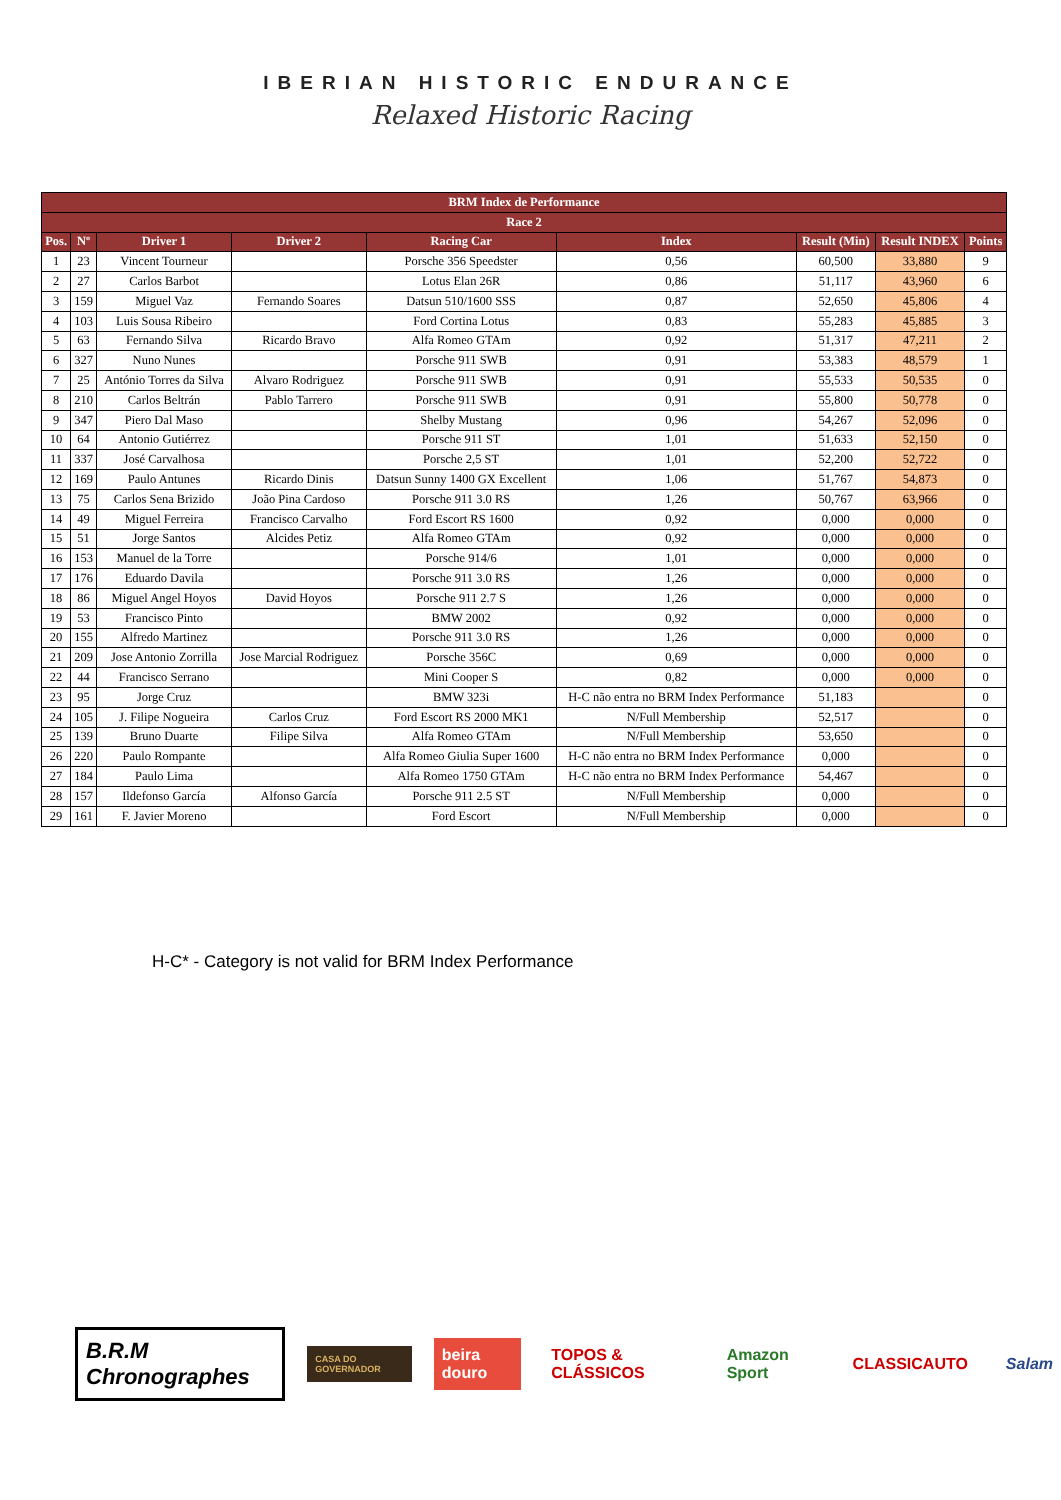IBERIAN HISTORIC ENDURANCE
Relaxed Historic Racing
| BRM Index de Performance | | | | | | | | |
| --- | --- | --- | --- | --- | --- | --- | --- | --- |
| Race 2 | | | | | | | | |
| Pos. | Nº | Driver 1 | Driver 2 | Racing Car | Index | Result (Min) | Result INDEX | Points |
| 1 | 23 | Vincent Tourneur | | Porsche 356 Speedster | 0,56 | 60,500 | 33,880 | 9 |
| 2 | 27 | Carlos Barbot | | Lotus Elan 26R | 0,86 | 51,117 | 43,960 | 6 |
| 3 | 159 | Miguel Vaz | Fernando Soares | Datsun 510/1600 SSS | 0,87 | 52,650 | 45,806 | 4 |
| 4 | 103 | Luis Sousa Ribeiro | | Ford Cortina Lotus | 0,83 | 55,283 | 45,885 | 3 |
| 5 | 63 | Fernando Silva | Ricardo Bravo | Alfa Romeo GTAm | 0,92 | 51,317 | 47,211 | 2 |
| 6 | 327 | Nuno Nunes | | Porsche 911 SWB | 0,91 | 53,383 | 48,579 | 1 |
| 7 | 25 | António Torres da Silva | Alvaro Rodriguez | Porsche 911 SWB | 0,91 | 55,533 | 50,535 | 0 |
| 8 | 210 | Carlos Beltrán | Pablo Tarrero | Porsche 911 SWB | 0,91 | 55,800 | 50,778 | 0 |
| 9 | 347 | Piero Dal Maso | | Shelby Mustang | 0,96 | 54,267 | 52,096 | 0 |
| 10 | 64 | Antonio Gutiérrez | | Porsche 911 ST | 1,01 | 51,633 | 52,150 | 0 |
| 11 | 337 | José Carvalhosa | | Porsche 2,5 ST | 1,01 | 52,200 | 52,722 | 0 |
| 12 | 169 | Paulo Antunes | Ricardo Dinis | Datsun Sunny 1400 GX Excellent | 1,06 | 51,767 | 54,873 | 0 |
| 13 | 75 | Carlos Sena Brizido | João Pina Cardoso | Porsche 911 3.0 RS | 1,26 | 50,767 | 63,966 | 0 |
| 14 | 49 | Miguel Ferreira | Francisco Carvalho | Ford Escort RS 1600 | 0,92 | 0,000 | 0,000 | 0 |
| 15 | 51 | Jorge Santos | Alcides Petiz | Alfa Romeo GTAm | 0,92 | 0,000 | 0,000 | 0 |
| 16 | 153 | Manuel de la Torre | | Porsche 914/6 | 1,01 | 0,000 | 0,000 | 0 |
| 17 | 176 | Eduardo Davila | | Porsche 911 3.0 RS | 1,26 | 0,000 | 0,000 | 0 |
| 18 | 86 | Miguel Angel Hoyos | David Hoyos | Porsche 911 2.7 S | 1,26 | 0,000 | 0,000 | 0 |
| 19 | 53 | Francisco Pinto | | BMW 2002 | 0,92 | 0,000 | 0,000 | 0 |
| 20 | 155 | Alfredo Martinez | | Porsche 911 3.0 RS | 1,26 | 0,000 | 0,000 | 0 |
| 21 | 209 | Jose Antonio Zorrilla | Jose Marcial Rodriguez | Porsche 356C | 0,69 | 0,000 | 0,000 | 0 |
| 22 | 44 | Francisco Serrano | | Mini Cooper S | 0,82 | 0,000 | 0,000 | 0 |
| 23 | 95 | Jorge Cruz | | BMW 323i | H-C não entra no BRM Index Performance | 51,183 | | 0 |
| 24 | 105 | J. Filipe Nogueira | Carlos Cruz | Ford Escort RS 2000 MK1 | N/Full Membership | 52,517 | | 0 |
| 25 | 139 | Bruno Duarte | Filipe Silva | Alfa Romeo GTAm | N/Full Membership | 53,650 | | 0 |
| 26 | 220 | Paulo Rompante | | Alfa Romeo Giulia Super 1600 | H-C não entra no BRM Index Performance | 0,000 | | 0 |
| 27 | 184 | Paulo Lima | | Alfa Romeo 1750 GTAm | H-C não entra no BRM Index Performance | 54,467 | | 0 |
| 28 | 157 | Ildefonso García | Alfonso García | Porsche 911 2.5 ST | N/Full Membership | 0,000 | | 0 |
| 29 | 161 | F. Javier Moreno | | Ford Escort | N/Full Membership | 0,000 | | 0 |
H-C* - Category is not valid for BRM Index Performance
B.R.M Chronographes
CASA DO GOVERNADOR
beira douro TOPOS & CLÁSSICOS Amazon Sport CLASSICAUTO Salam